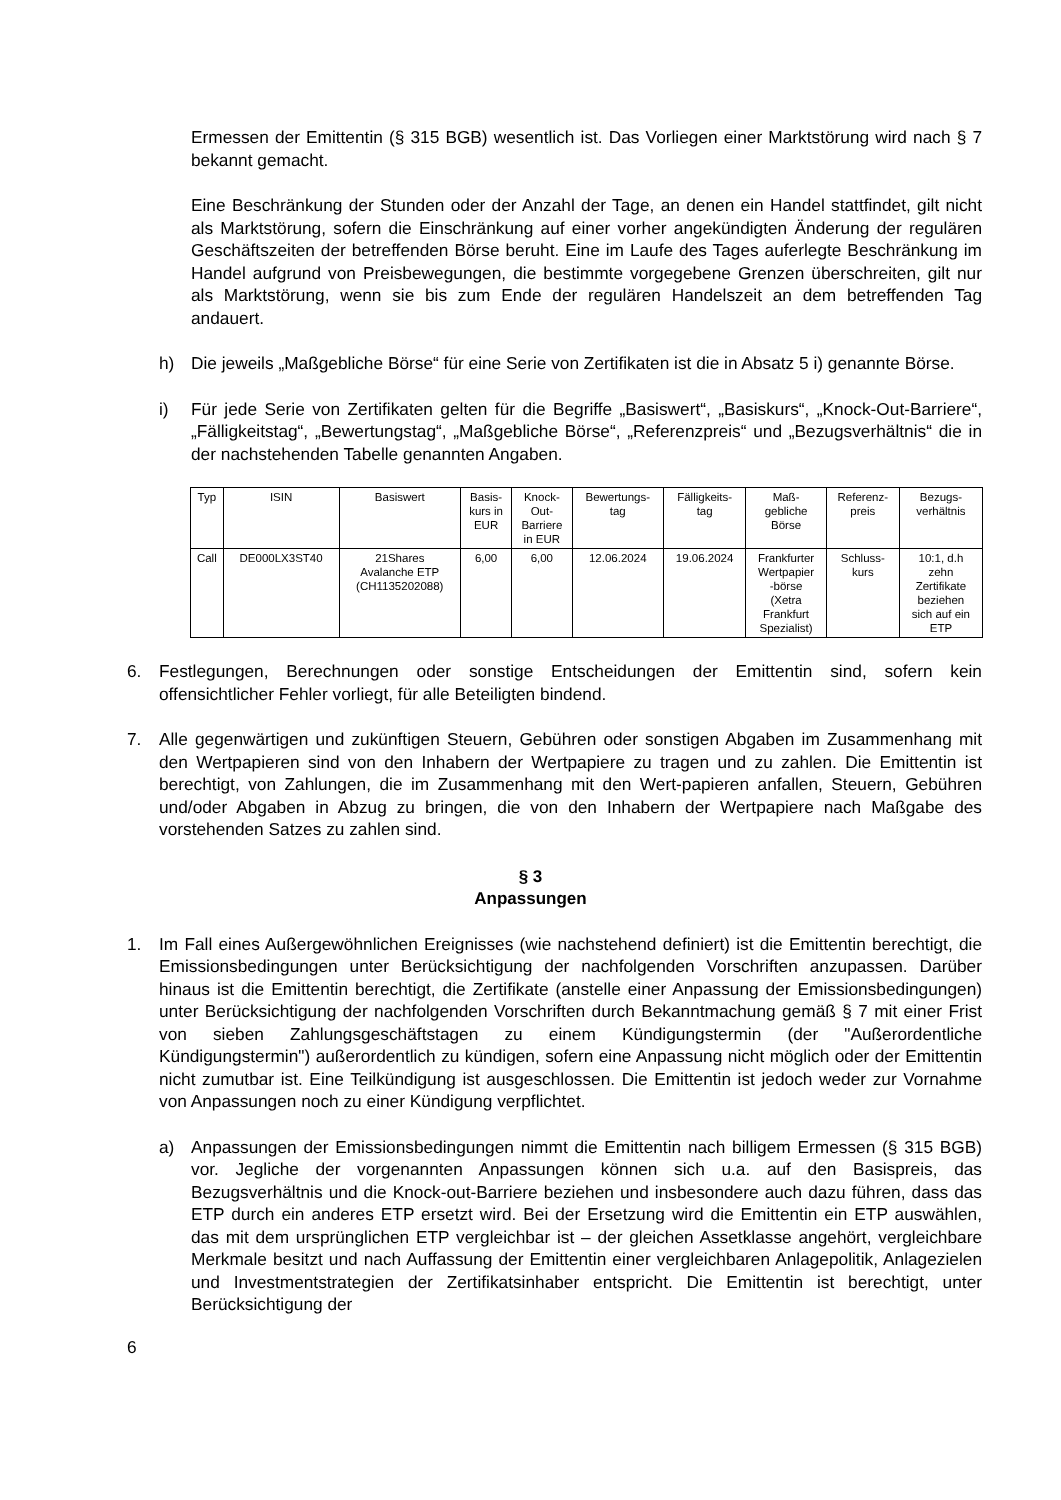Ermessen der Emittentin (§ 315 BGB) wesentlich ist. Das Vorliegen einer Marktstörung wird nach § 7 bekannt gemacht.
Eine Beschränkung der Stunden oder der Anzahl der Tage, an denen ein Handel stattfindet, gilt nicht als Marktstörung, sofern die Einschränkung auf einer vorher angekündigten Änderung der regulären Geschäftszeiten der betreffenden Börse beruht. Eine im Laufe des Tages auferlegte Beschränkung im Handel aufgrund von Preisbewegungen, die bestimmte vorgegebene Grenzen überschreiten, gilt nur als Marktstörung, wenn sie bis zum Ende der regulären Handelszeit an dem betreffenden Tag andauert.
h) Die jeweils „Maßgebliche Börse“ für eine Serie von Zertifikaten ist die in Absatz 5 i) genannte Börse.
i) Für jede Serie von Zertifikaten gelten für die Begriffe „Basiswert“, „Basiskurs“, „Knock-Out-Barriere“, „Fälligkeitstag“, „Bewertungstag“, „Maßgebliche Börse“, „Referenzpreis“ und „Bezugsverhältnis“ die in der nachstehenden Tabelle genannten Angaben.
| Typ | ISIN | Basiswert | Basis- kurs in EUR | Knock- Out- Barriere in EUR | Bewertungs- tag | Fälligkeits- tag | Maß- gebliche Börse | Referenz- preis | Bezugs- verhältnis |
| --- | --- | --- | --- | --- | --- | --- | --- | --- | --- |
| Call | DE000LX3ST40 | 21Shares Avalanche ETP (CH1135202088) | 6,00 | 6,00 | 12.06.2024 | 19.06.2024 | Frankfurter Wertpapier -börse (Xetra Frankfurt Spezialist) | Schluss- kurs | 10:1, d.h zehn Zertifikate beziehen sich auf ein ETP |
6. Festlegungen, Berechnungen oder sonstige Entscheidungen der Emittentin sind, sofern kein offensichtlicher Fehler vorliegt, für alle Beteiligten bindend.
7. Alle gegenwärtigen und zukünftigen Steuern, Gebühren oder sonstigen Abgaben im Zusammenhang mit den Wertpapieren sind von den Inhabern der Wertpapiere zu tragen und zu zahlen. Die Emittentin ist berechtigt, von Zahlungen, die im Zusammenhang mit den Wert-papieren anfallen, Steuern, Gebühren und/oder Abgaben in Abzug zu bringen, die von den Inhabern der Wertpapiere nach Maßgabe des vorstehenden Satzes zu zahlen sind.
§ 3
Anpassungen
1. Im Fall eines Außergewöhnlichen Ereignisses (wie nachstehend definiert) ist die Emittentin berechtigt, die Emissionsbedingungen unter Berücksichtigung der nachfolgenden Vorschriften anzupassen. Darüber hinaus ist die Emittentin berechtigt, die Zertifikate (anstelle einer Anpassung der Emissionsbedingungen) unter Berücksichtigung der nachfolgenden Vorschriften durch Bekanntmachung gemäß § 7 mit einer Frist von sieben Zahlungsgeschäftstagen zu einem Kündigungstermin (der "Außerordentliche Kündigungstermin") außerordentlich zu kündigen, sofern eine Anpassung nicht möglich oder der Emittentin nicht zumutbar ist. Eine Teilkündigung ist ausgeschlossen. Die Emittentin ist jedoch weder zur Vornahme von Anpassungen noch zu einer Kündigung verpflichtet.
a) Anpassungen der Emissionsbedingungen nimmt die Emittentin nach billigem Ermessen (§ 315 BGB) vor. Jegliche der vorgenannten Anpassungen können sich u.a. auf den Basispreis, das Bezugsverhältnis und die Knock-out-Barriere beziehen und insbesondere auch dazu führen, dass das ETP durch ein anderes ETP ersetzt wird. Bei der Ersetzung wird die Emittentin ein ETP auswählen, das mit dem ursprünglichen ETP vergleichbar ist – der gleichen Assetklasse angehört, vergleichbare Merkmale besitzt und nach Auffassung der Emittentin einer vergleichbaren Anlagepolitik, Anlagezielen und Investmentstrategien der Zertifikatsinhaber entspricht. Die Emittentin ist berechtigt, unter Berücksichtigung der
6